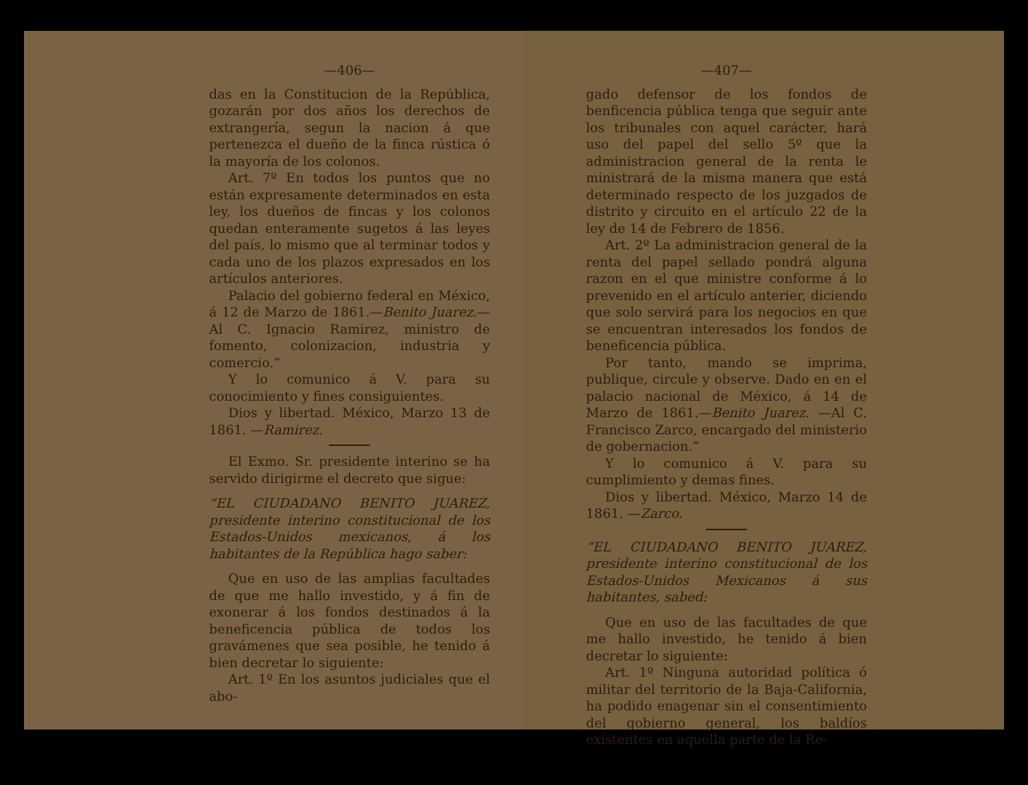—406—
das en la Constitucion de la República, gozarán por dos años los derechos de extrangería, segun la nacion á que pertenezca el dueño de la finca rústica ó la mayoría de los colonos.
Art. 7º En todos los puntos que no están expresamente determinados en esta ley, los dueños de fincas y los colonos quedan enteramente sugetos á las leyes del país, lo mismo que al terminar todos y cada uno de los plazos expresados en los artículos anteriores.
Palacio del gobierno federal en México, á 12 de Marzo de 1861.—Benito Juarez.—Al C. Ignacio Ramirez, ministro de fomento, colonizacion, industria y comercio.”
Y lo comunico á V. para su conocimiento y fines consiguientes.
Dios y libertad. México, Marzo 13 de 1861. —Ramirez.
El Exmo. Sr. presidente interino se ha servido dirigirme el decreto que sigue:
“EL CIUDADANO BENITO JUAREZ, presidente interino constitucional de los Estados-Unidos mexicanos, á los habitantes de la República hago saber:
Que en uso de las amplias facultades de que me hallo investido, y á fin de exonerar á los fondos destinados á la beneficencia pública de todos los gravámenes que sea posible, he tenido á bien decretar lo siguiente:
Art. 1º En los asuntos judiciales que el abo-
—407—
gado defensor de los fondos de benficencia pública tenga que seguir ante los tribunales con aquel carácter, hará uso del papel del sello 5º que la administracion general de la renta le ministrará de la misma manera que está determinado respecto de los juzgados de distrito y circuito en el artículo 22 de la ley de 14 de Febrero de 1856.
Art. 2º La administracion general de la renta del papel sellado pondrá alguna razon en el que ministre conforme á lo prevenido en el artículo anterier, diciendo que solo servirá para los negocios en que se encuentran interesados los fondos de beneficencia pública.
Por tanto, mando se imprima, publique, circule y observe. Dado en en el palacio nacional de México, á 14 de Marzo de 1861.—Benito Juarez. —Al C. Francisco Zarco, encargado del ministerio de gobernacion.”
Y lo comunico á V. para su cumplimiento y demas fines.
Dios y libertad. México, Marzo 14 de 1861. —Zarco.
“EL CIUDADANO BENITO JUAREZ, presidente interino constitucional de los Estados-Unidos Mexicanos á sus habitantes, sabed:
Que en uso de las facultades de que me hallo investido, he tenido á bien decretar lo siguiente:
Art. 1º Ninguna autoridad política ó militar del territorio de la Baja-California, ha podido enagenar sin el consentimiento del gobierno general, los baldíos existentes en aquella parte de la Re-